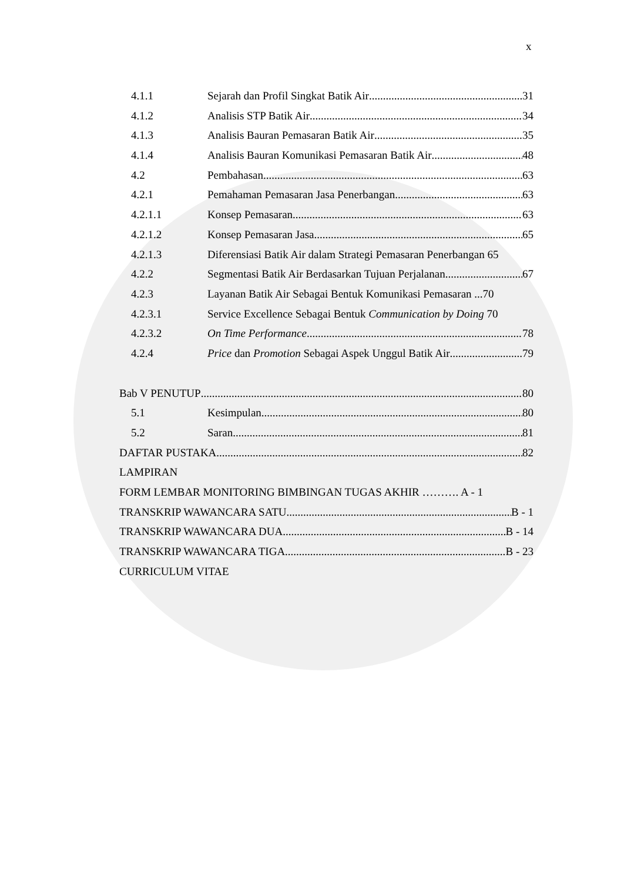x
4.1.1 Sejarah dan Profil Singkat Batik Air 31
4.1.2 Analisis STP Batik Air 34
4.1.3 Analisis Bauran Pemasaran Batik Air 35
4.1.4 Analisis Bauran Komunikasi Pemasaran Batik Air 48
4.2 Pembahasan 63
4.2.1 Pemahaman Pemasaran Jasa Penerbangan 63
4.2.1.1 Konsep Pemasaran 63
4.2.1.2 Konsep Pemasaran Jasa 65
4.2.1.3 Diferensiasi Batik Air dalam Strategi Pemasaran Penerbangan 65
4.2.2 Segmentasi Batik Air Berdasarkan Tujuan Perjalanan 67
4.2.3 Layanan Batik Air Sebagai Bentuk Komunikasi Pemasaran ...70
4.2.3.1 Service Excellence Sebagai Bentuk Communication by Doing 70
4.2.3.2 On Time Performance 78
4.2.4 Price dan Promotion Sebagai Aspek Unggul Batik Air 79
Bab V PENUTUP 80
5.1 Kesimpulan 80
5.2 Saran 81
DAFTAR PUSTAKA 82
LAMPIRAN
FORM LEMBAR MONITORING BIMBINGAN TUGAS AKHIR ………. A - 1
TRANSKRIP WAWANCARA SATU B - 1
TRANSKRIP WAWANCARA DUA B - 14
TRANSKRIP WAWANCARA TIGA B - 23
CURRICULUM VITAE